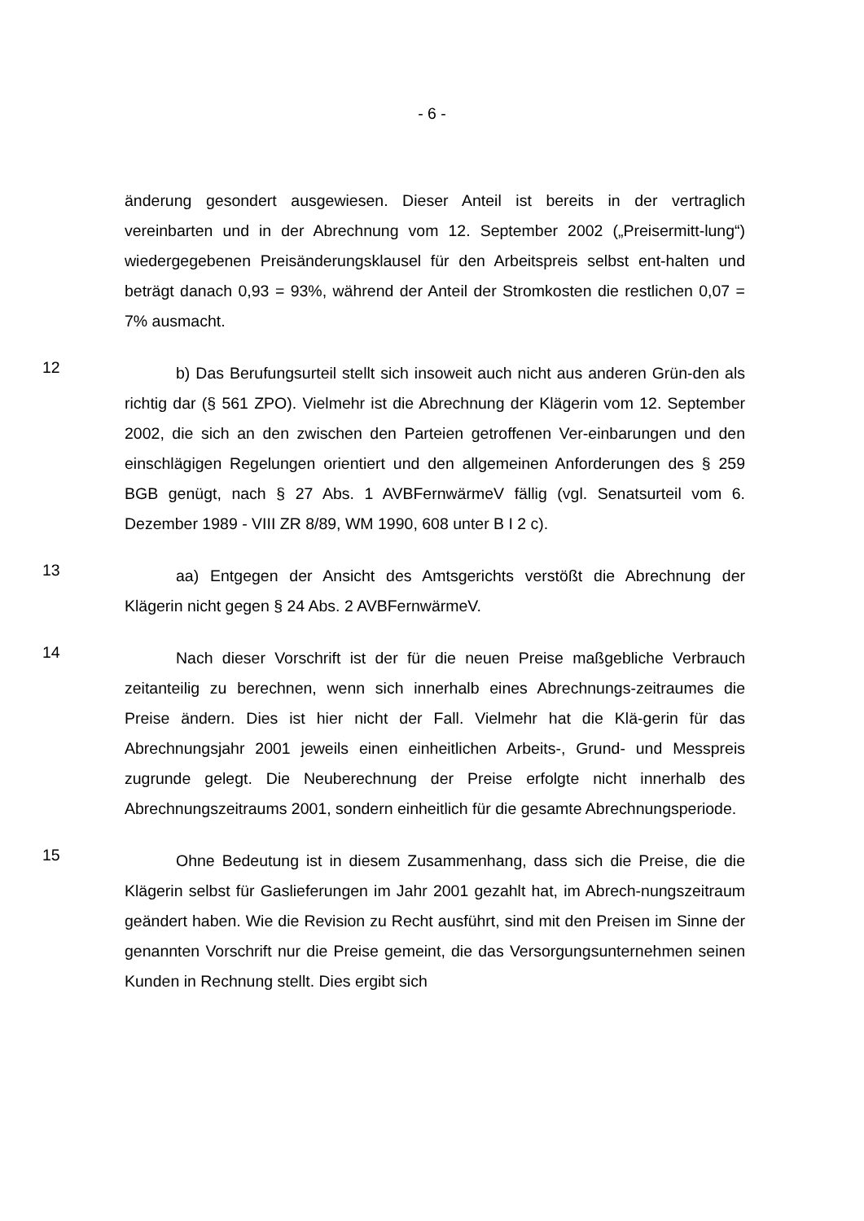- 6 -
änderung gesondert ausgewiesen. Dieser Anteil ist bereits in der vertraglich vereinbarten und in der Abrechnung vom 12. September 2002 („Preisermitt-lung“) wiedergegebenen Preisänderungsklausel für den Arbeitspreis selbst ent-halten und beträgt danach 0,93 = 93%, während der Anteil der Stromkosten die restlichen 0,07 = 7% ausmacht.
12
b) Das Berufungsurteil stellt sich insoweit auch nicht aus anderen Grün-den als richtig dar (§ 561 ZPO). Vielmehr ist die Abrechnung der Klägerin vom 12. September 2002, die sich an den zwischen den Parteien getroffenen Ver-einbarungen und den einschlägigen Regelungen orientiert und den allgemeinen Anforderungen des § 259 BGB genügt, nach § 27 Abs. 1 AVBFernwärmeV fällig (vgl. Senatsurteil vom 6. Dezember 1989 - VIII ZR 8/89, WM 1990, 608 unter B I 2 c).
13
aa) Entgegen der Ansicht des Amtsgerichts verstößt die Abrechnung der Klägerin nicht gegen § 24 Abs. 2 AVBFernwärmeV.
14
Nach dieser Vorschrift ist der für die neuen Preise maßgebliche Verbrauch zeitanteilig zu berechnen, wenn sich innerhalb eines Abrechnungs-zeitraumes die Preise ändern. Dies ist hier nicht der Fall. Vielmehr hat die Klä-gerin für das Abrechnungsjahr 2001 jeweils einen einheitlichen Arbeits-, Grund- und Messpreis zugrunde gelegt. Die Neuberechnung der Preise erfolgte nicht innerhalb des Abrechnungszeitraums 2001, sondern einheitlich für die gesamte Abrechnungsperiode.
15
Ohne Bedeutung ist in diesem Zusammenhang, dass sich die Preise, die die Klägerin selbst für Gaslieferungen im Jahr 2001 gezahlt hat, im Abrech-nungszeitraum geändert haben. Wie die Revision zu Recht ausführt, sind mit den Preisen im Sinne der genannten Vorschrift nur die Preise gemeint, die das Versorgungsunternehmen seinen Kunden in Rechnung stellt. Dies ergibt sich